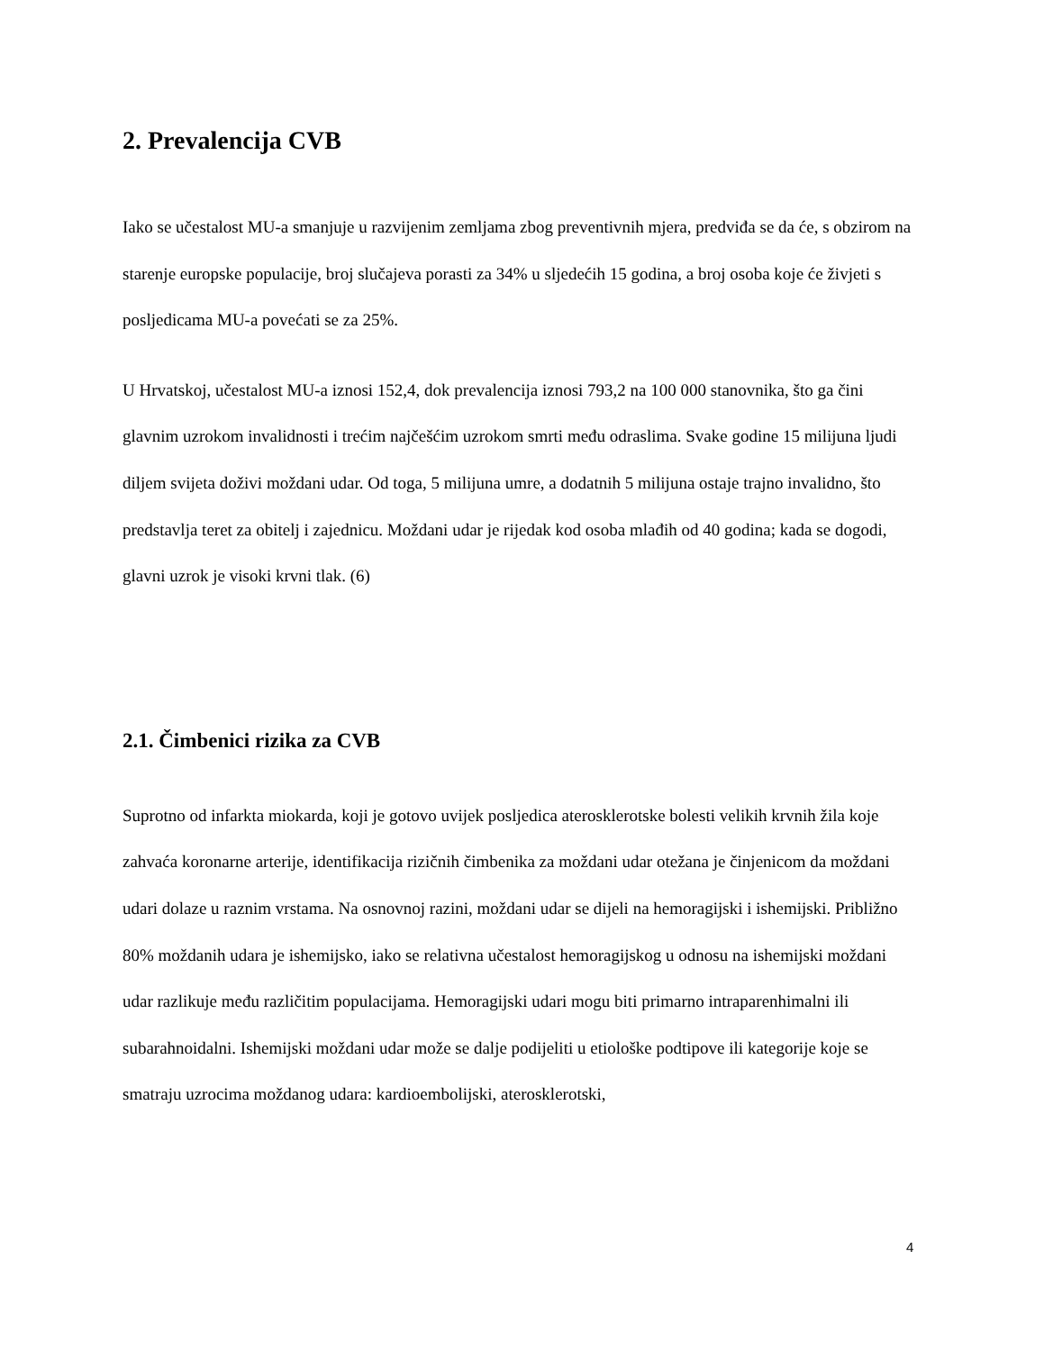2. Prevalencija CVB
Iako se učestalost MU-a smanjuje u razvijenim zemljama zbog preventivnih mjera, predviđa se da će, s obzirom na starenje europske populacije, broj slučajeva porasti za 34% u sljedećih 15 godina, a broj osoba koje će živjeti s posljedicama MU-a povećati se za 25%.
U Hrvatskoj, učestalost MU-a iznosi 152,4, dok prevalencija iznosi 793,2 na 100 000 stanovnika, što ga čini glavnim uzrokom invalidnosti i trećim najčešćim uzrokom smrti među odraslima. Svake godine 15 milijuna ljudi diljem svijeta doživi moždani udar. Od toga, 5 milijuna umre, a dodatnih 5 milijuna ostaje trajno invalidno, što predstavlja teret za obitelj i zajednicu. Moždani udar je rijedak kod osoba mlađih od 40 godina; kada se dogodi, glavni uzrok je visoki krvni tlak. (6)
2.1. Čimbenici rizika za CVB
Suprotno od infarkta miokarda, koji je gotovo uvijek posljedica aterosklerotske bolesti velikih krvnih žila koje zahvaća koronarne arterije, identifikacija rizičnih čimbenika za moždani udar otežana je činjenicom da moždani udari dolaze u raznim vrstama. Na osnovnoj razini, moždani udar se dijeli na hemoragijski i ishemijski. Približno 80% moždanih udara je ishemijsko, iako se relativna učestalost hemoragijskog u odnosu na ishemijski moždani udar razlikuje među različitim populacijama. Hemoragijski udari mogu biti primarno intraparenhimalni ili subarahnoidalni. Ishemijski moždani udar može se dalje podijeliti u etiološke podtipove ili kategorije koje se smatraju uzrocima moždanog udara: kardioembolijski, aterosklerotski,
4